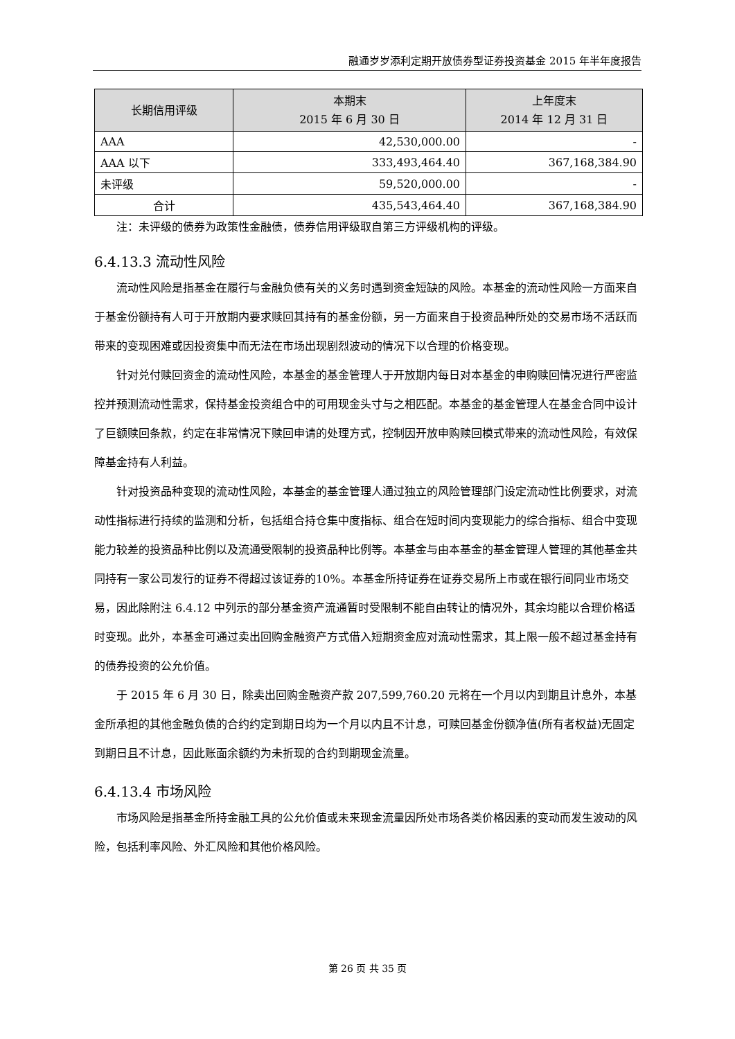融通岁岁添利定期开放债券型证券投资基金 2015 年半年度报告
| 长期信用评级 | 本期末 2015 年 6 月 30 日 | 上年度末 2014 年 12 月 31 日 |
| --- | --- | --- |
| AAA | 42,530,000.00 | - |
| AAA 以下 | 333,493,464.40 | 367,168,384.90 |
| 未评级 | 59,520,000.00 | - |
| 合计 | 435,543,464.40 | 367,168,384.90 |
注：未评级的债券为政策性金融债，债券信用评级取自第三方评级机构的评级。
6.4.13.3 流动性风险
流动性风险是指基金在履行与金融负债有关的义务时遇到资金短缺的风险。本基金的流动性风险一方面来自于基金份额持有人可于开放期内要求赎回其持有的基金份额，另一方面来自于投资品种所处的交易市场不活跃而带来的变现困难或因投资集中而无法在市场出现剧烈波动的情况下以合理的价格变现。
针对兑付赎回资金的流动性风险，本基金的基金管理人于开放期内每日对本基金的申购赎回情况进行严密监控并预测流动性需求，保持基金投资组合中的可用现金头寸与之相匹配。本基金的基金管理人在基金合同中设计了巨额赎回条款，约定在非常情况下赎回申请的处理方式，控制因开放申购赎回模式带来的流动性风险，有效保障基金持有人利益。
针对投资品种变现的流动性风险，本基金的基金管理人通过独立的风险管理部门设定流动性比例要求，对流动性指标进行持续的监测和分析，包括组合持仓集中度指标、组合在短时间内变现能力的综合指标、组合中变现能力较差的投资品种比例以及流通受限制的投资品种比例等。本基金与由本基金的基金管理人管理的其他基金共同持有一家公司发行的证券不得超过该证券的10%。本基金所持证券在证券交易所上市或在银行间同业市场交易，因此除附注 6.4.12 中列示的部分基金资产流通暂时受限制不能自由转让的情况外，其余均能以合理价格适时变现。此外，本基金可通过卖出回购金融资产方式借入短期资金应对流动性需求，其上限一般不超过基金持有的债券投资的公允价值。
于 2015 年 6 月 30 日，除卖出回购金融资产款 207,599,760.20 元将在一个月以内到期且计息外，本基金所承担的其他金融负债的合约约定到期日均为一个月以内且不计息，可赎回基金份额净值(所有者权益)无固定到期日且不计息，因此账面余额约为未折现的合约到期现金流量。
6.4.13.4 市场风险
市场风险是指基金所持金融工具的公允价值或未来现金流量因所处市场各类价格因素的变动而发生波动的风险，包括利率风险、外汇风险和其他价格风险。
第 26 页 共 35 页